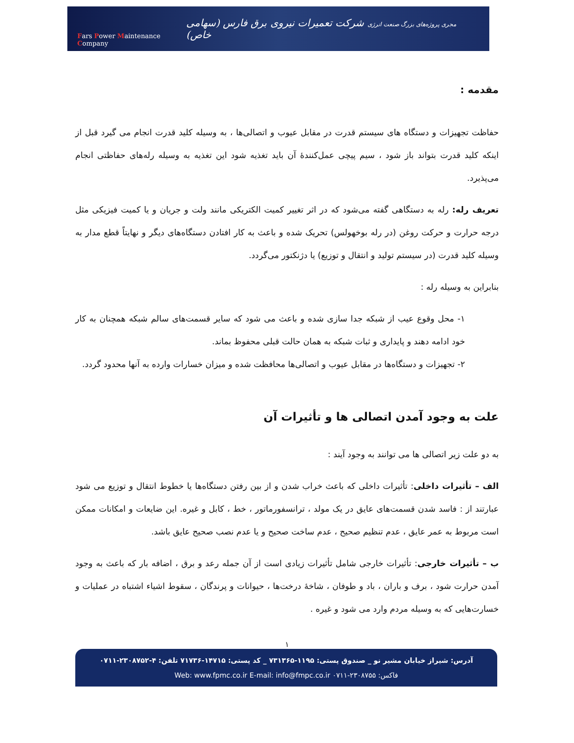Fars Power Maintenance Company
مجری پروژه‌های بزرگ صنعت انرژی شرکت تعمیرات نیروی برق فارس (سهامی خاص)
مقدمه :
حفاظت تجهیزات و دستگاه های سیستم قدرت در مقابل عیوب و اتصالی‌ها ، به وسیله کلید قدرت انجام می گیرد قبل از اینکه کلید قدرت بتواند باز شود ، سیم پیچی عمل‌کنندۀ آن باید تغذیه شود این تغذیه به وسیله رله‌های حفاظتی انجام می‌پذیرد.
تعریف رله: رله به دستگاهی گفته می‌شود که در اثر تغییر کمیت الکتریکی مانند ولت و جریان و یا کمیت فیزیکی مثل درجه حرارت و حرکت روغن (در رله بوخهولس) تحریک شده و باعث به کار افتادن دستگاه‌های دیگر و نهایتاً قطع مدار به وسیله کلید قدرت (در سیستم تولید و انتقال و توزیع) یا دژنکتور می‌گردد.
بنابراین به وسیله رله :
۱- محل وقوع عیب از شبکه جدا سازی شده و باعث می شود که سایر قسمت‌های سالم شبکه همچنان به کار خود ادامه دهند و پایداری و ثبات شبکه به همان حالت قبلی محفوظ بماند.
۲- تجهیزات و دستگاه‌ها در مقابل عیوب و اتصالی‌ها محافظت شده و میزان خسارات وارده به آنها محدود گردد.
علت به وجود آمدن اتصالی ها و تأثیرات آن
به دو علت زیر اتصالی ها می توانند به وجود آیند :
الف – تأثیرات داخلی: تأثیرات داخلی که باعث خراب شدن و از بین رفتن دستگاه‌ها یا خطوط انتقال و توزیع می شود عبارتند از : فاسد شدن قسمت‌های عایق در یک مولد ، ترانسفورماتور ، خط ، کابل و غیره. این ضایعات و امکانات ممکن است مربوط به عمر عایق ، عدم تنظیم صحیح ، عدم ساخت صحیح و یا عدم نصب صحیح عایق باشد.
ب – تأثیرات خارجی: تأثیرات خارجی شامل تأثیرات زیادی است از آن جمله رعد و برق ، اضافه بار که باعث به وجود آمدن حرارت شود ، برف و باران ، باد و طوفان ، شاخۀ درخت‌ها ، حیوانات و پرندگان ، سقوط اشیاء اشتباه در عملیات و خسارت‌هایی که به وسیله مردم وارد می شود و غیره .
١
آدرس: شیراز خیابان مشیر نو _ صندوق پستی: ۱۱۹۵-۷۳۱۳۶۵ _ کد پستی: ۱۴۷۱۵-۷۱۷۳۶ تلفن: ۴-۲۳۰۸۷۵۲-۰۷۱۱
فاکس: ۲۳۰۸۷۵۵-۰۷۱۱ Web: www.fpmc.co.ir E-mail: info@fmpc.co.ir